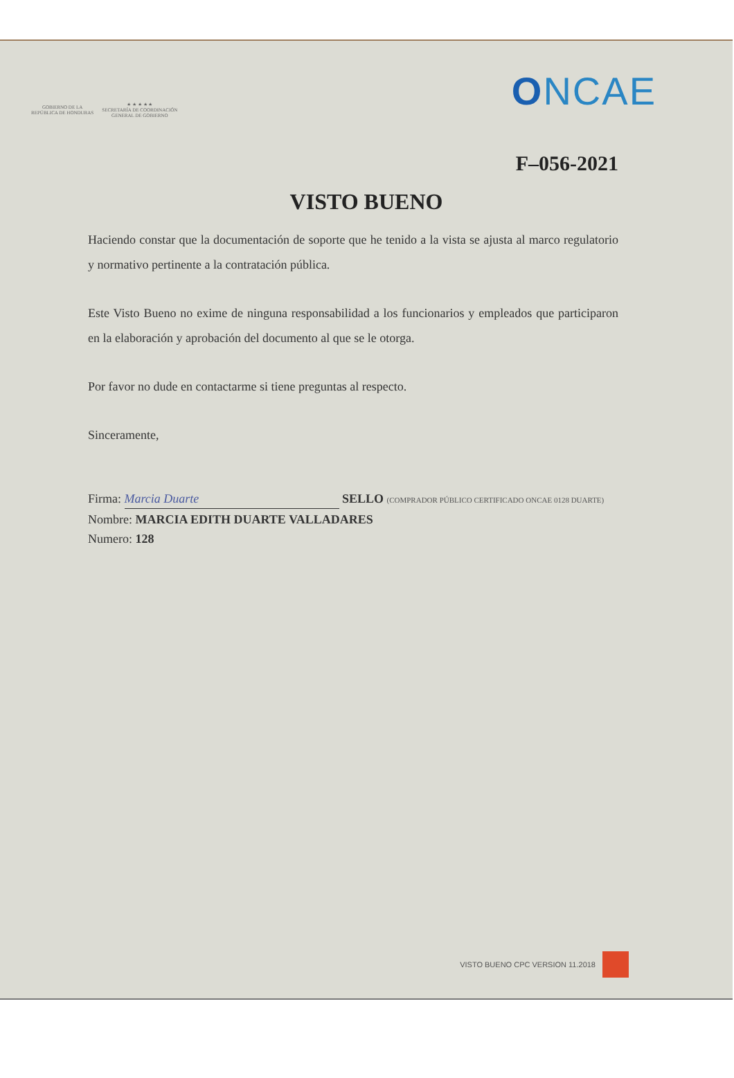GOBIERNO DE LA
REPÚBLICA DE HONDURAS
★ ★ ★ ★ ★
SECRETARÍA DE COORDINACIÓN
GENERAL DE GOBIERNO
ONCAE
F–056-2021
VISTO BUENO
Haciendo constar que la documentación de soporte que he tenido a la vista se ajusta al marco regulatorio y normativo pertinente a la contratación pública.
Este Visto Bueno no exime de ninguna responsabilidad a los funcionarios y empleados que participaron en la elaboración y aprobación del documento al que se le otorga.
Por favor no dude en contactarme si tiene preguntas al respecto.
Sinceramente,
Firma: Marcia Duarte SELLO (COMPRADOR PÚBLICO CERTIFICADO ONCAE 0128 DUARTE)
Nombre: MARCIA EDITH DUARTE VALLADARES
Numero: 128
VISTO BUENO CPC VERSION 11.2018